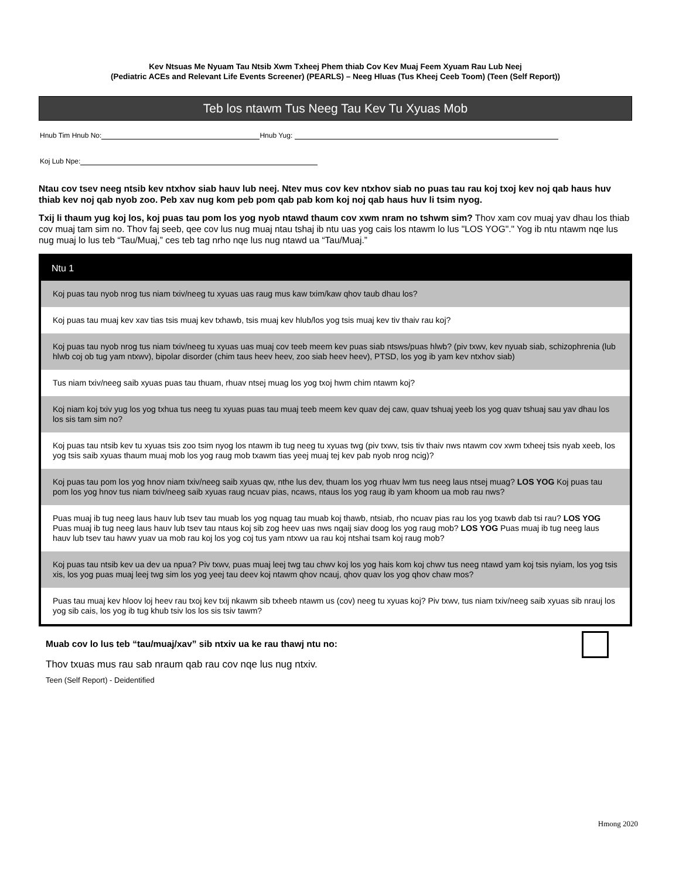Kev Ntsuas Me Nyuam Tau Ntsib Xwm Txheej Phem thiab Cov Kev Muaj Feem Xyuam Rau Lub Neej
(Pediatric ACEs and Relevant Life Events Screener) (PEARLS) – Neeg Hluas (Tus Kheej Ceeb Toom) (Teen (Self Report))
Teb los ntawm Tus Neeg Tau Kev Tu Xyuas Mob
Hnub Tim Hnub No: Hnub Yug:
Koj Lub Npe:
Ntau cov tsev neeg ntsib kev ntxhov siab hauv lub neej. Ntev mus cov kev ntxhov siab no puas tau rau koj txoj kev noj qab haus huv thiab kev noj qab nyob zoo. Peb xav nug kom peb pom qab pab kom koj noj qab haus huv li tsim nyog.
Txij li thaum yug koj los, koj puas tau pom los yog nyob ntawd thaum cov xwm nram no tshwm sim? Thov xam cov muaj yav dhau los thiab cov muaj tam sim no. Thov faj seeb, qee cov lus nug muaj ntau tshaj ib ntu uas yog cais los ntawm lo lus "LOS YOG"." Yog ib ntu ntawm nqe lus nug muaj lo lus teb “Tau/Muaj,” ces teb tag nrho nqe lus nug ntawd ua “Tau/Muaj.”
| Ntu 1 |
| --- |
| Koj puas tau nyob nrog tus niam txiv/neeg tu xyuas uas raug mus kaw txim/kaw qhov taub dhau los? |
| Koj puas tau muaj kev xav tias tsis muaj kev txhawb, tsis muaj kev hlub/los yog tsis muaj kev tiv thaiv rau koj? |
| Koj puas tau nyob nrog tus niam txiv/neeg tu xyuas uas muaj cov teeb meem kev puas siab ntsws/puas hlwb? (piv txwv, kev nyuab siab, schizophrenia (lub hlwb coj ob tug yam ntxwv), bipolar disorder (chim taus heev heev, zoo siab heev heev), PTSD, los yog ib yam kev ntxhov siab) |
| Tus niam txiv/neeg saib xyuas puas tau thuam, rhuav ntsej muag los yog txoj hwm chim ntawm koj? |
| Koj niam koj txiv yug los yog txhua tus neeg tu xyuas puas tau muaj teeb meem kev quav dej caw, quav tshuaj yeeb los yog quav tshuaj sau yav dhau los los sis tam sim no? |
| Koj puas tau ntsib kev tu xyuas tsis zoo tsim nyog los ntawm ib tug neeg tu xyuas twg (piv txwv, tsis tiv thaiv nws ntawm cov xwm txheej tsis nyab xeeb, los yog tsis saib xyuas thaum muaj mob los yog raug mob txawm tias yeej muaj tej kev pab nyob nrog ncig)? |
| Koj puas tau pom los yog hnov niam txiv/neeg saib xyuas qw, nthe lus dev, thuam los yog rhuav lwm tus neeg laus ntsej muag? LOS YOG Koj puas tau pom los yog hnov tus niam txiv/neeg saib xyuas raug ncuav pias, ncaws, ntaus los yog raug ib yam khoom ua mob rau nws? |
| Puas muaj ib tug neeg laus hauv lub tsev tau muab los yog nquag tau muab koj thawb, ntsiab, rho ncuav pias rau los yog txawb dab tsi rau? LOS YOG Puas muaj ib tug neeg laus hauv lub tsev tau ntaus koj sib zog heev uas nws nqaij siav doog los yog raug mob? LOS YOG Puas muaj ib tug neeg laus hauv lub tsev tau hawv yuav ua mob rau koj los yog coj tus yam ntxwv ua rau koj ntshai tsam koj raug mob? |
| Koj puas tau ntsib kev ua dev ua npua? Piv txwv, puas muaj leej twg tau chwv koj los yog hais kom koj chwv tus neeg ntawd yam koj tsis nyiam, los yog tsis xis, los yog puas muaj leej twg sim los yog yeej tau deev koj ntawm qhov ncauj, qhov quav los yog qhov chaw mos? |
| Puas tau muaj kev hloov loj heev rau txoj kev txij nkawm sib txheeb ntawm us (cov) neeg tu xyuas koj? Piv txwv, tus niam txiv/neeg saib xyuas sib nrauj los yog sib cais, los yog ib tug khub tsiv los los sis tsiv tawm? |
Muab cov lo lus teb “tau/muaj/xav” sib ntxiv ua ke rau thawj ntu no:
Thov txuas mus rau sab nraum qab rau cov nqe lus nug ntxiv.
Teen (Self Report) - Deidentified
Hmong 2020